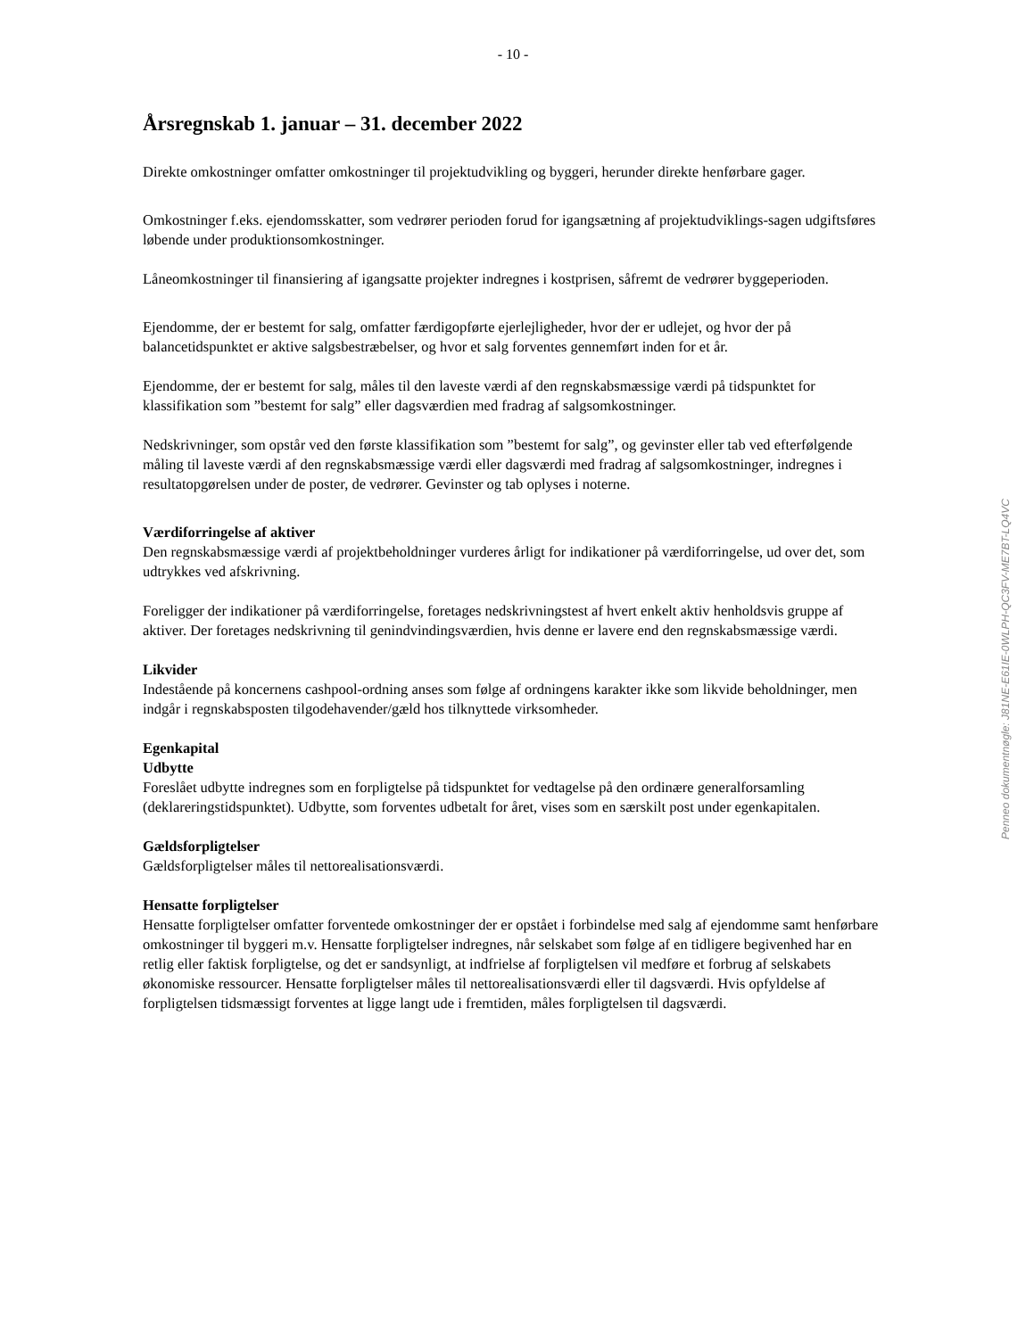- 10 -
Årsregnskab 1. januar – 31. december 2022
Direkte omkostninger omfatter omkostninger til projektudvikling og byggeri, herunder direkte henførbare gager.
Omkostninger f.eks. ejendomsskatter, som vedrører perioden forud for igangsætning af projektudviklings-sagen udgiftsføres løbende under produktionsomkostninger.
Låneomkostninger til finansiering af igangsatte projekter indregnes i kostprisen, såfremt de vedrører byggeperioden.
Ejendomme, der er bestemt for salg, omfatter færdigopførte ejerlejligheder, hvor der er udlejet, og hvor der på balancetidspunktet er aktive salgsbestræbelser, og hvor et salg forventes gennemført inden for et år.
Ejendomme, der er bestemt for salg, måles til den laveste værdi af den regnskabsmæssige værdi på tidspunktet for klassifikation som ”bestemt for salg” eller dagsværdien med fradrag af salgsomkostninger.
Nedskrivninger, som opstår ved den første klassifikation som ”bestemt for salg”, og gevinster eller tab ved efterfølgende måling til laveste værdi af den regnskabsmæssige værdi eller dagsværdi med fradrag af salgsomkostninger, indregnes i resultatopgørelsen under de poster, de vedrører. Gevinster og tab oplyses i noterne.
Værdiforringelse af aktiver
Den regnskabsmæssige værdi af projektbeholdninger vurderes årligt for indikationer på værdiforringelse, ud over det, som udtrykkes ved afskrivning.
Foreligger der indikationer på værdiforringelse, foretages nedskrivningstest af hvert enkelt aktiv henholdsvis gruppe af aktiver. Der foretages nedskrivning til genindvindingsværdien, hvis denne er lavere end den regnskabsmæssige værdi.
Likvider
Indestående på koncernens cashpool-ordning anses som følge af ordningens karakter ikke som likvide beholdninger, men indgår i regnskabsposten tilgodehavender/gæld hos tilknyttede virksomheder.
Egenkapital
Udbytte
Foreslået udbytte indregnes som en forpligtelse på tidspunktet for vedtagelse på den ordinære generalforsamling (deklareringstidspunktet). Udbytte, som forventes udbetalt for året, vises som en særskilt post under egenkapitalen.
Gældsforpligtelser
Gældsforpligtelser måles til nettorealisationsværdi.
Hensatte forpligtelser
Hensatte forpligtelser omfatter forventede omkostninger der er opstået i forbindelse med salg af ejendomme samt henførbare omkostninger til byggeri m.v. Hensatte forpligtelser indregnes, når selskabet som følge af en tidligere begivenhed har en retlig eller faktisk forpligtelse, og det er sandsynligt, at indfrielse af forpligtelsen vil medføre et forbrug af selskabets økonomiske ressourcer. Hensatte forpligtelser måles til nettorealisationsværdi eller til dagsværdi. Hvis opfyldelse af forpligtelsen tidsmæssigt forventes at ligge langt ude i fremtiden, måles forpligtelsen til dagsværdi.
Penneo dokumentnøgle: J81NE-E61IE-0WLPH-QC3FV-ME7BT-LQ4VC